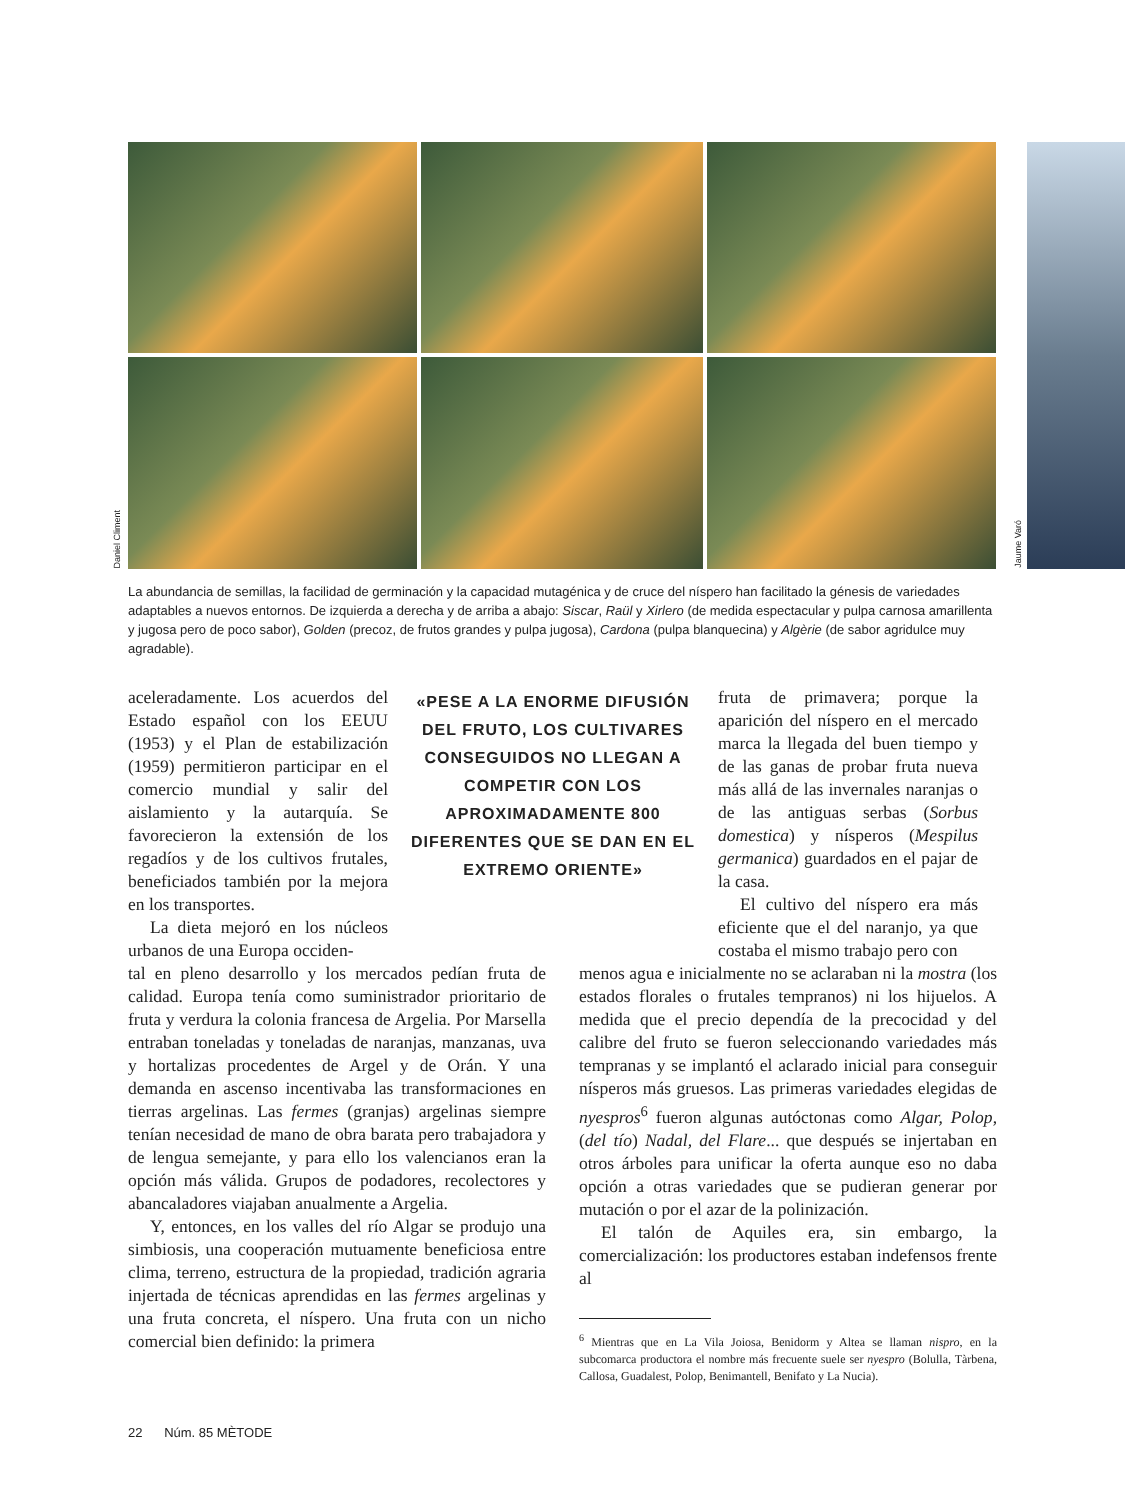Daniel Climent
Jaume Varó
La abundancia de semillas, la facilidad de germinación y la capacidad mutagénica y de cruce del níspero han facilitado la génesis de variedades adaptables a nuevos entornos. De izquierda a derecha y de arriba a abajo: Siscar, Raül y Xirlero (de medida espectacular y pulpa carnosa amarillenta y jugosa pero de poco sabor), Golden (precoz, de frutos grandes y pulpa jugosa), Cardona (pulpa blanquecina) y Algèrie (de sabor agridulce muy agradable).
aceleradamente. Los acuerdos del Estado español con los EEUU (1953) y el Plan de estabilización (1959) permitieron participar en el comercio mundial y salir del aislamiento y la autarquía. Se favorecieron la extensión de los regadíos y de los cultivos frutales, beneficiados también por la mejora en los transportes.
La dieta mejoró en los núcleos urbanos de una Europa occiden-
«PESE A LA ENORME DIFUSIÓN DEL FRUTO, LOS CULTIVARES CONSEGUIDOS NO LLEGAN A COMPETIR CON LOS APROXIMADAMENTE 800 DIFERENTES QUE SE DAN EN EL EXTREMO ORIENTE»
fruta de primavera; porque la aparición del níspero en el mercado marca la llegada del buen tiempo y de las ganas de probar fruta nueva más allá de las invernales naranjas o de las antiguas serbas (Sorbus domestica) y nísperos (Mespilus germanica) guardados en el pajar de la casa.
El cultivo del níspero era más eficiente que el del naranjo, ya que costaba el mismo trabajo pero con
tal en pleno desarrollo y los mercados pedían fruta de calidad. Europa tenía como suministrador prioritario de fruta y verdura la colonia francesa de Argelia. Por Marsella entraban toneladas y toneladas de naranjas, manzanas, uva y hortalizas procedentes de Argel y de Orán. Y una demanda en ascenso incentivaba las transformaciones en tierras argelinas. Las fermes (granjas) argelinas siempre tenían necesidad de mano de obra barata pero trabajadora y de lengua semejante, y para ello los valencianos eran la opción más válida. Grupos de podadores, recolectores y abancaladores viajaban anualmente a Argelia.
Y, entonces, en los valles del río Algar se produjo una simbiosis, una cooperación mutuamente beneficiosa entre clima, terreno, estructura de la propiedad, tradición agraria injertada de técnicas aprendidas en las fermes argelinas y una fruta concreta, el níspero. Una fruta con un nicho comercial bien definido: la primera
menos agua e inicialmente no se aclaraban ni la mostra (los estados florales o frutales tempranos) ni los hijuelos. A medida que el precio dependía de la precocidad y del calibre del fruto se fueron seleccionando variedades más tempranas y se implantó el aclarado inicial para conseguir nísperos más gruesos. Las primeras variedades elegidas de nyespros<sup>6</sup> fueron algunas autóctonas como Algar, Polop, (del tío) Nadal, del Flare... que después se injertaban en otros árboles para unificar la oferta aunque eso no daba opción a otras variedades que se pudieran generar por mutación o por el azar de la polinización.
El talón de Aquiles era, sin embargo, la comercialización: los productores estaban indefensos frente al
<sup>6</sup> Mientras que en La Vila Joiosa, Benidorm y Altea se llaman nispro, en la subcomarca productora el nombre más frecuente suele ser nyespro (Bolulla, Tàrbena, Callosa, Guadalest, Polop, Benimantell, Benifato y La Nucia).
22 Núm. 85 MÈTODE